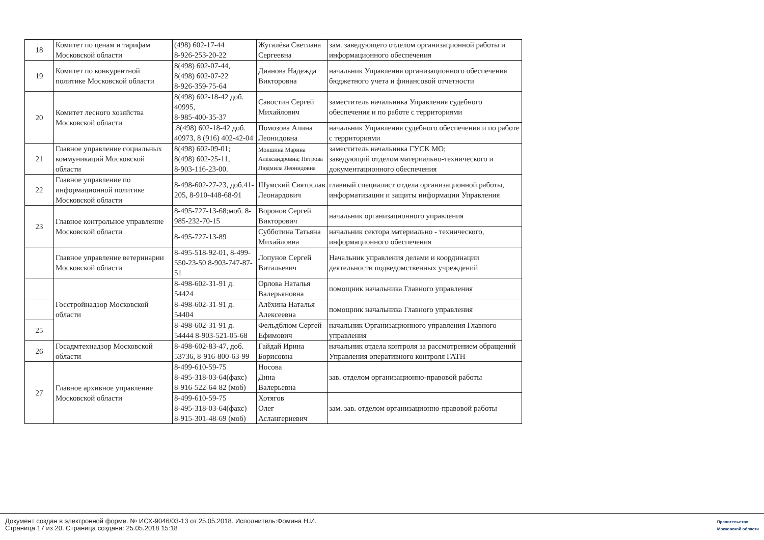| 18 | Комитет по ценам и тарифам Московской области | (498) 602-17-44 8-926-253-20-22 | Жугалёва Светлана Сергеевна | зам. заведующего отделом организационной работы и информационного обеспечения |
| 19 | Комитет по конкурентной политике Московской области | 8(498) 602-07-44, 8(498) 602-07-22 8-926-359-75-64 | Дианова Надежда Викторовна | начальник Управления организационного обеспечения бюджетного учета и финансовой отчетности |
| 20 | Комитет лесного хозяйства Московской области | 8(498) 602-18-42 доб. 40995, 8-985-400-35-37 | Савостин Сергей Михайлович | заместитель начальника Управления судебного обеспечения и по работе с территориями |
| | | .8(498) 602-18-42 доб. 40973, 8 (916) 402-42-04 | Помозова Алина Леонидовна | начальник Управления судебного обеспечения и по работе с территориями |
| 21 | Главное управление социальных коммуникаций Московской области | 8(498) 602-09-01; 8(498) 602-25-11, 8-903-116-23-00. | Мокшина Марина Александровна; Петрова Людмила Леонидовна | заместитель начальника ГУСК МО; заведующий отделом материально-технического и документационного обеспечения |
| 22 | Главное управление по информационной политике Московской области | 8-498-602-27-23, доб.41-205, 8-910-448-68-91 | Шумский Святослав Леонардович | главный специалист отдела организационной работы, информатизации и защиты информации Управления |
| 23 | Главное контрольное управление Московской области | 8-495-727-13-68;моб. 8-985-232-70-15 | Воронов Сергей Викторович | начальник организационного управления |
| | | 8-495-727-13-89 | Субботина Татьяна Михайловна | начальник сектора материально - технического, информационного обеспечения |
| | Главное управление ветеринарии Московской области | 8-495-518-92-01, 8-499-550-23-50 8-903-747-87-51 | Лопунов Сергей Витальевич | Начальник управления делами и координации деятельности подведомственных учреждений |
| | Госстройнадзор Московской области | 8-498-602-31-91 д. 54424 | Орлова Наталья Валерьяновна | помощник начальника Главного управления |
| | | 8-498-602-31-91 д. 54404 | Алёхина Наталья Алексеевна | помощник начальника Главного управления |
| 25 | | 8-498-602-31-91 д. 54444 8-903-521-05-68 | Фельдблюм Сергей Ефимович | начальник Организационного управления Главного управления |
| 26 | Госадмтехнадзор Московской области | 8-498-602-83-47, доб. 53736, 8-916-800-63-99 | Гайдай Ирина Борисовна | начальник отдела контроля за рассмотрением обращений Управления оперативного контроля ГАТН |
| 27 | Главное архивное управление Московской области | 8-499-610-59-75 8-495-318-03-64(факс) 8-916-522-64-82 (моб) | Носова Дина Валерьевна | зав. отделом организационно-правовой работы |
| | | 8-499-610-59-75 8-495-318-03-64(факс) 8-915-301-48-69 (моб) | Хотягов Олег Аслангериевич | зам. зав. отделом организационно-правовой работы |
Документ создан в электронной форме. № ИСХ-9046/03-13 от 25.05.2018. Исполнитель:Фомина Н.И.
Страница 17 из 20. Страница создана: 25.05.2018 15:18
Правительство
Московской области